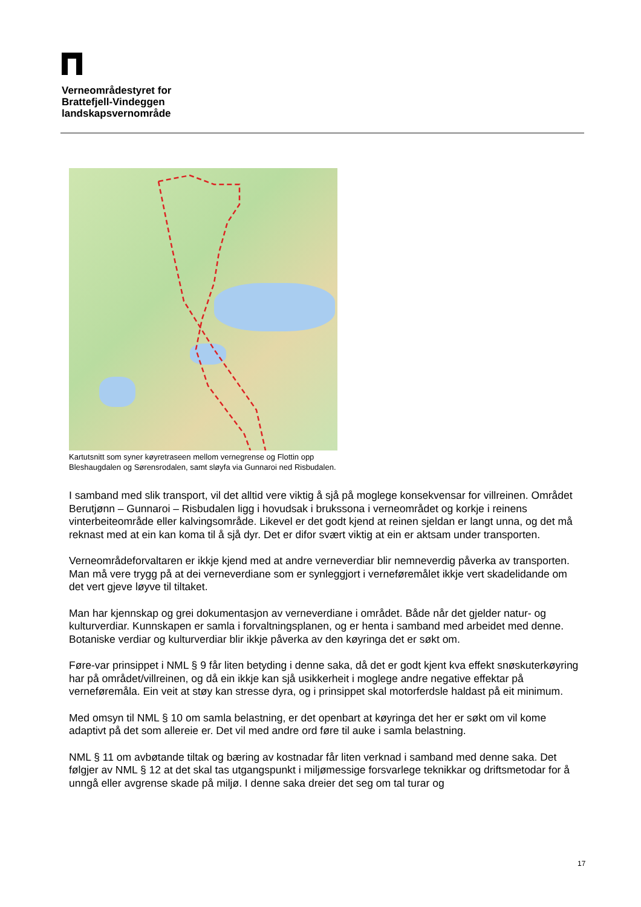Verneområdestyret for
Brattefjell-Vindeggen
landskapsvernområde
Kartutsnitt som syner køyretraseen mellom vernegrense og Flottin opp
Bleshaugdalen og Sørensrodalen, samt sløyfa via Gunnaroi ned Risbudalen.
I samband med slik transport, vil det alltid vere viktig å sjå på moglege konsekvensar for villreinen. Området Berutjønn – Gunnaroi – Risbudalen ligg i hovudsak i brukssona i verneområdet og korkje i reinens vinterbeiteområde eller kalvingsområde. Likevel er det godt kjend at reinen sjeldan er langt unna, og det må reknast med at ein kan koma til å sjå dyr. Det er difor svært viktig at ein er aktsam under transporten.
Verneområdeforvaltaren er ikkje kjend med at andre verneverdiar blir nemneverdig påverka av transporten. Man må vere trygg på at dei verneverdiane som er synleggjort i verneføremålet ikkje vert skadelidande om det vert gjeve løyve til tiltaket.
Man har kjennskap og grei dokumentasjon av verneverdiane i området. Både når det gjelder natur- og kulturverdiar. Kunnskapen er samla i forvaltningsplanen, og er henta i samband med arbeidet med denne. Botaniske verdiar og kulturverdiar blir ikkje påverka av den køyringa det er søkt om.
Føre-var prinsippet i NML § 9 får liten betyding i denne saka, då det er godt kjent kva effekt snøskuterkøyring har på området/villreinen, og då ein ikkje kan sjå usikkerheit i moglege andre negative effektar på verneføremåla. Ein veit at støy kan stresse dyra, og i prinsippet skal motorferdsle haldast på eit minimum.
Med omsyn til NML § 10 om samla belastning, er det openbart at køyringa det her er søkt om vil kome adaptivt på det som allereie er. Det vil med andre ord føre til auke i samla belastning.
NML § 11 om avbøtande tiltak og bæring av kostnadar får liten verknad i samband med denne saka. Det følgjer av NML § 12 at det skal tas utgangspunkt i miljømessige forsvarlege teknikkar og driftsmetodar for å unngå eller avgrense skade på miljø. I denne saka dreier det seg om tal turar og
17